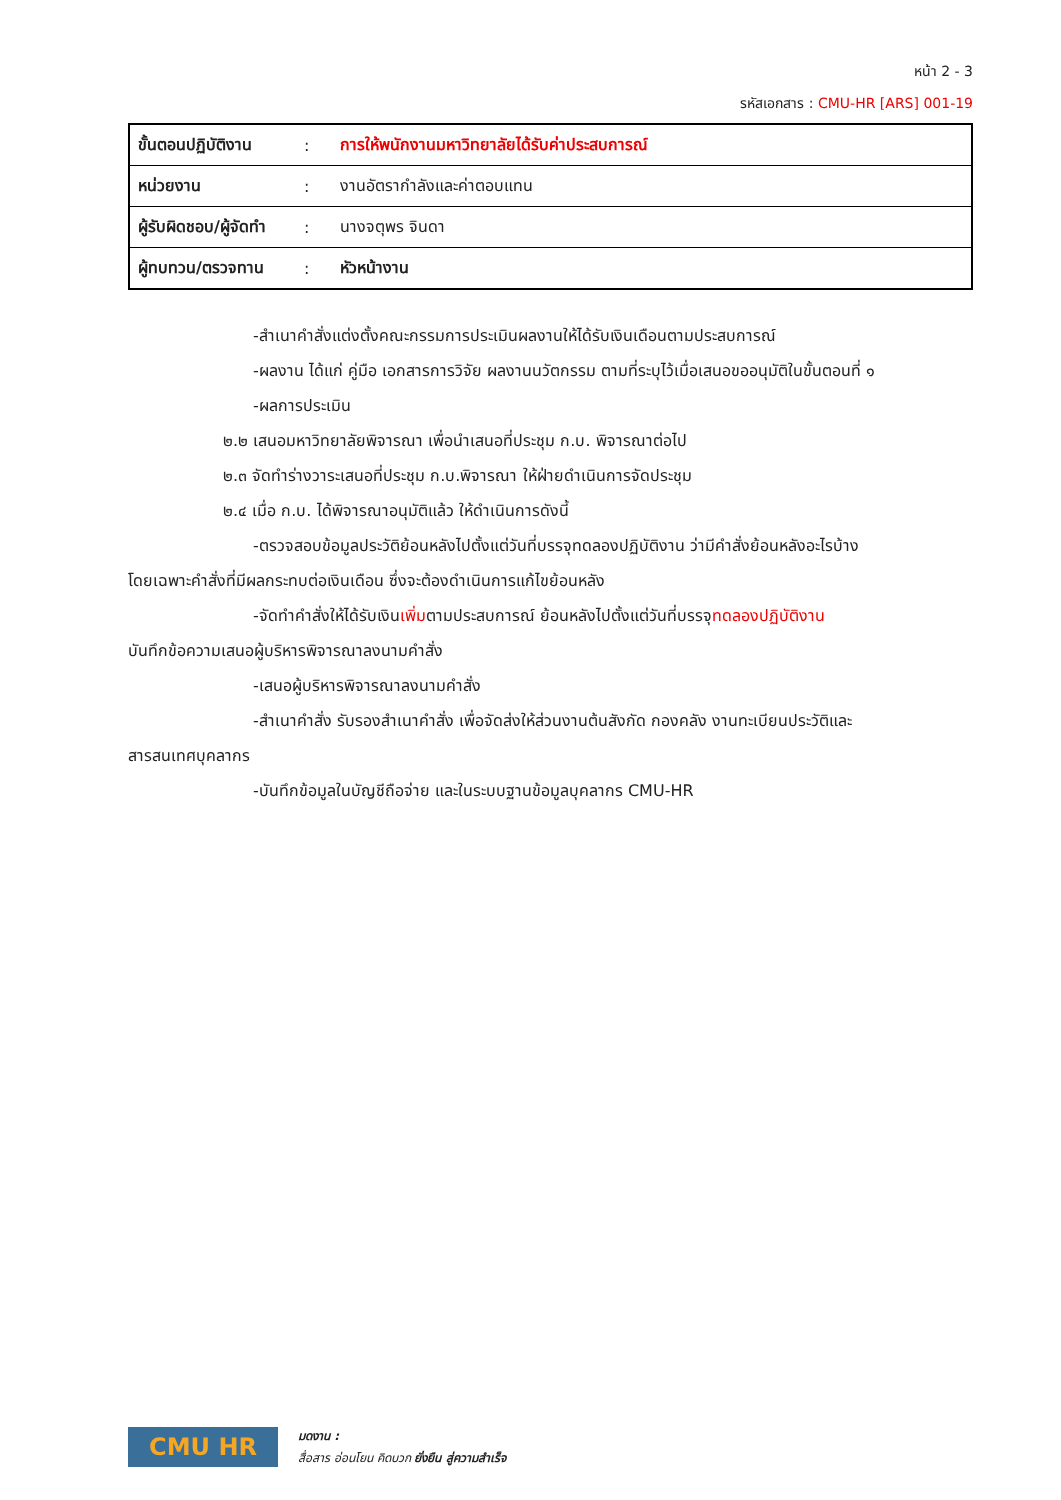หน้า 2 - 3
รหัสเอกสาร : CMU-HR [ARS] 001-19
| ขั้นตอนปฏิบัติงาน | : | การให้พนักงานมหาวิทยาลัยได้รับค่าประสบการณ์ |
| หน่วยงาน | : | งานอัตรากำลังและค่าตอบแทน |
| ผู้รับผิดชอบ/ผู้จัดทำ | : | นางจตุพร จินดา |
| ผู้ทบทวน/ตรวจทาน | : | หัวหน้างาน |
-สำเนาคำสั่งแต่งตั้งคณะกรรมการประเมินผลงานให้ได้รับเงินเดือนตามประสบการณ์
-ผลงาน ได้แก่ คู่มือ เอกสารการวิจัย ผลงานนวัตกรรม ตามที่ระบุไว้เมื่อเสนอขออนุมัติในขั้นตอนที่ ๑
-ผลการประเมิน
๒.๒ เสนอมหาวิทยาลัยพิจารณา เพื่อนำเสนอที่ประชุม ก.บ. พิจารณาต่อไป
๒.๓ จัดทำร่างวาระเสนอที่ประชุม ก.บ.พิจารณา ให้ฝ่ายดำเนินการจัดประชุม
๒.๔ เมื่อ ก.บ. ได้พิจารณาอนุมัติแล้ว ให้ดำเนินการดังนี้
-ตรวจสอบข้อมูลประวัติย้อนหลังไปตั้งแต่วันที่บรรจุทดลองปฏิบัติงาน ว่ามีคำสั่งย้อนหลังอะไรบ้าง
โดยเฉพาะคำสั่งที่มีผลกระทบต่อเงินเดือน ซึ่งจะต้องดำเนินการแก้ไขย้อนหลัง
-จัดทำคำสั่งให้ได้รับเงินเพิ่มตามประสบการณ์ ย้อนหลังไปตั้งแต่วันที่บรรจุทดลองปฏิบัติงาน
บันทึกข้อความเสนอผู้บริหารพิจารณาลงนามคำสั่ง
-เสนอผู้บริหารพิจารณาลงนามคำสั่ง
-สำเนาคำสั่ง รับรองสำเนาคำสั่ง เพื่อจัดส่งให้ส่วนงานต้นสังกัด กองคลัง งานทะเบียนประวัติและ
สารสนเทศบุคลากร
-บันทึกข้อมูลในบัญชีถือจ่าย และในระบบฐานข้อมูลบุคลากร CMU-HR
CMU HR
มดงาน :
สื่อสาร อ่อนโยน คิดบวก ยั่งยืน สู่ความสำเร็จ